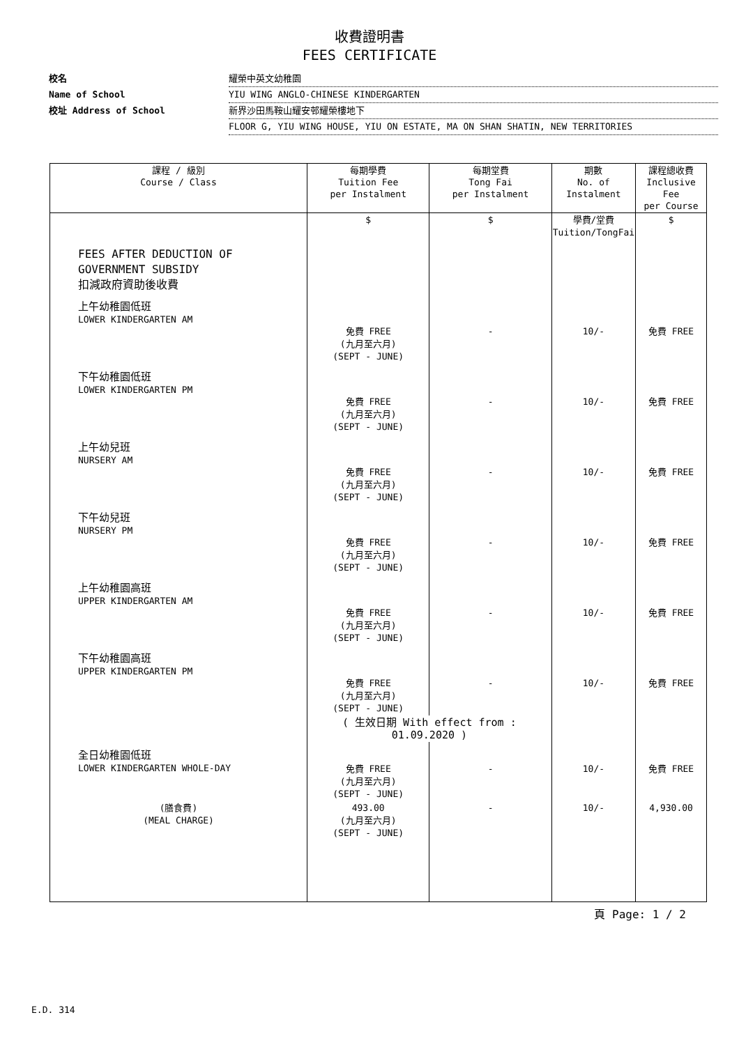收費證明書
FEES CERTIFICATE
校名 耀榮中英文幼稚園
Name of School YIU WING ANGLO-CHINESE KINDERGARTEN
校址 Address of School 新界沙田馬鞍山耀安邨耀榮樓地下
FLOOR G, YIU WING HOUSE, YIU ON ESTATE, MA ON SHAN SHATIN, NEW TERRITORIES
| 課程 / 級別 Course / Class | 每期學費 Tuition Fee per Instalment | 每期堂費 Tong Fai per Instalment | 期數 No. of Instalment | 課程總收費 Inclusive Fee per Course |
| --- | --- | --- | --- | --- |
| | $ | $ | 學費/堂費 Tuition/TongFai | $ |
| FEES AFTER DEDUCTION OF GOVERNMENT SUBSIDY 扣減政府資助後收費 | | | | |
| 上午幼稚園低班 LOWER KINDERGARTEN AM | 免費 FREE (九月至六月) (SEPT - JUNE) | - | 10/- | 免費 FREE |
| 下午幼稚園低班 LOWER KINDERGARTEN PM | 免費 FREE (九月至六月) (SEPT - JUNE) | - | 10/- | 免費 FREE |
| 上午幼兒班 NURSERY AM | 免費 FREE (九月至六月) (SEPT - JUNE) | - | 10/- | 免費 FREE |
| 下午幼兒班 NURSERY PM | 免費 FREE (九月至六月) (SEPT - JUNE) | - | 10/- | 免費 FREE |
| 上午幼稚園高班 UPPER KINDERGARTEN AM | 免費 FREE (九月至六月) (SEPT - JUNE) | - | 10/- | 免費 FREE |
| 下午幼稚園高班 UPPER KINDERGARTEN PM | 免費 FREE (九月至六月) (SEPT - JUNE) | - | 10/- | 免費 FREE |
| | ( 生效日期 With effect from : 01.09.2020 ) | | | |
| 全日幼稚園低班 LOWER KINDERGARTEN WHOLE-DAY | 免費 FREE (九月至六月) (SEPT - JUNE) | - | 10/- | 免費 FREE |
| (膳食費) (MEAL CHARGE) | 493.00 (九月至六月) (SEPT - JUNE) | - | 10/- | 4,930.00 |
頁 Page: 1 / 2
E.D. 314